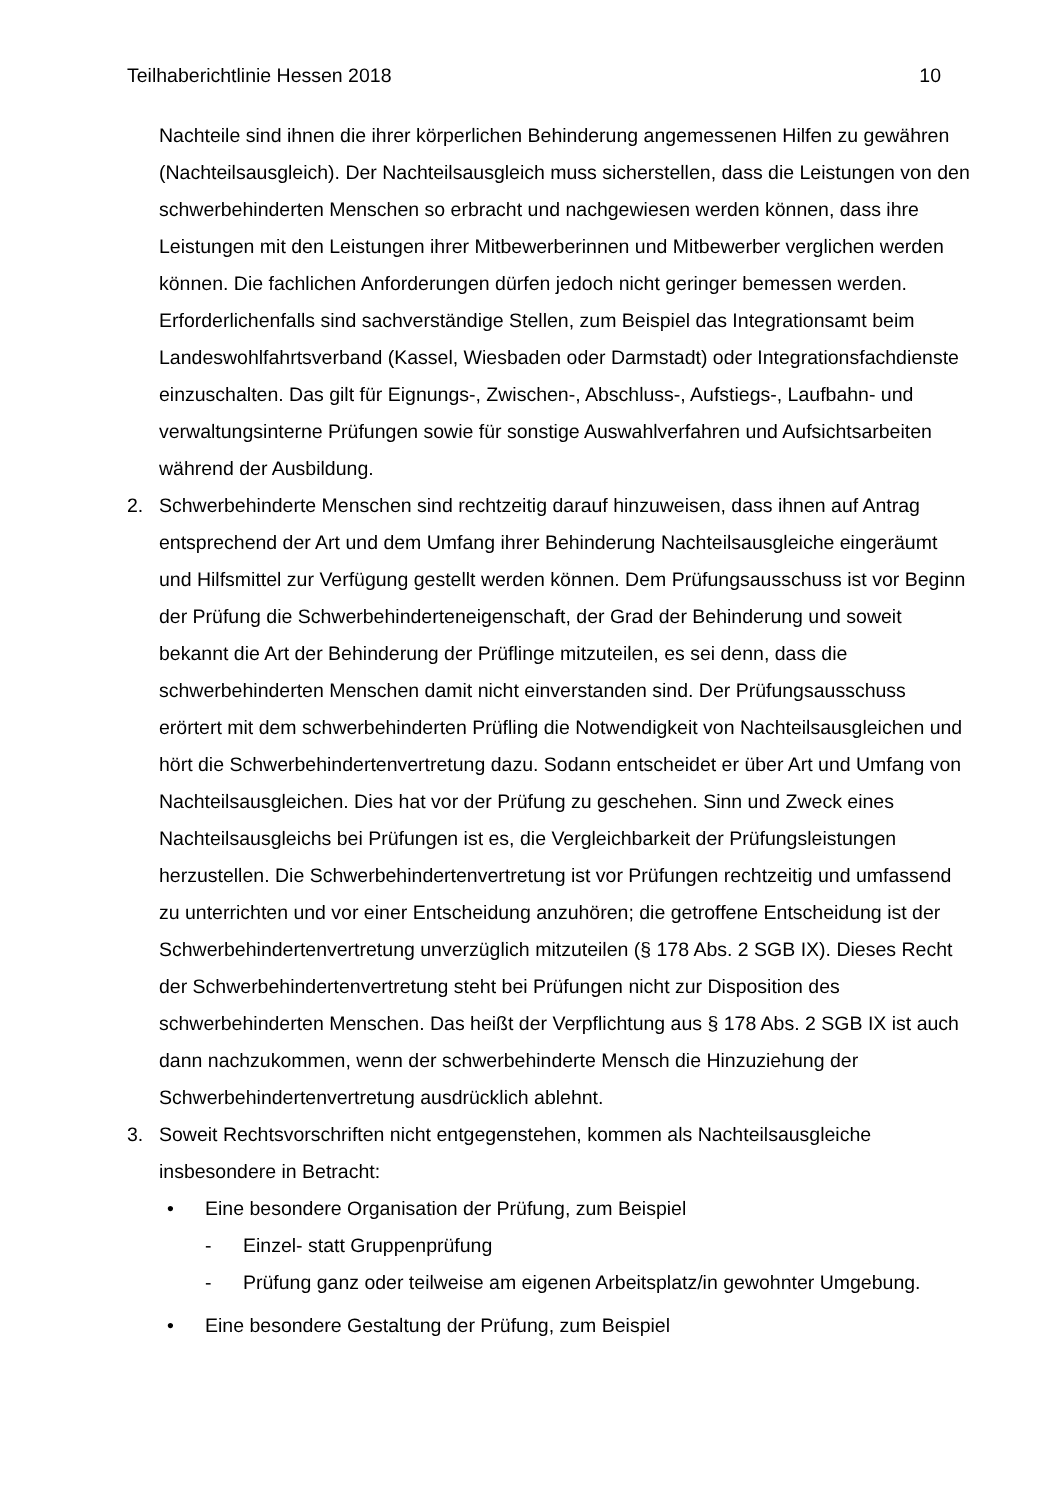Teilhaberichtlinie Hessen 2018 10
Nachteile sind ihnen die ihrer körperlichen Behinderung angemessenen Hilfen zu gewähren (Nachteilsausgleich). Der Nachteilsausgleich muss sicherstellen, dass die Leistungen von den schwerbehinderten Menschen so erbracht und nachgewiesen werden können, dass ihre Leistungen mit den Leistungen ihrer Mitbewerberinnen und Mitbewerber verglichen werden können. Die fachlichen Anforderungen dürfen jedoch nicht geringer bemessen werden. Erforderlichenfalls sind sachverständige Stellen, zum Beispiel das Integrationsamt beim Landeswohlfahrtsverband (Kassel, Wiesbaden oder Darmstadt) oder Integrationsfachdienste einzuschalten. Das gilt für Eignungs-, Zwischen-, Abschluss-, Aufstiegs-, Laufbahn- und verwaltungsinterne Prüfungen sowie für sonstige Auswahlverfahren und Aufsichtsarbeiten während der Ausbildung.
2. Schwerbehinderte Menschen sind rechtzeitig darauf hinzuweisen, dass ihnen auf Antrag entsprechend der Art und dem Umfang ihrer Behinderung Nachteilsausgleiche eingeräumt und Hilfsmittel zur Verfügung gestellt werden können. Dem Prüfungsausschuss ist vor Beginn der Prüfung die Schwerbehinderteneigenschaft, der Grad der Behinderung und soweit bekannt die Art der Behinderung der Prüflinge mitzuteilen, es sei denn, dass die schwerbehinderten Menschen damit nicht einverstanden sind. Der Prüfungsausschuss erörtert mit dem schwerbehinderten Prüfling die Notwendigkeit von Nachteilsausgleichen und hört die Schwerbehindertenvertretung dazu. Sodann entscheidet er über Art und Umfang von Nachteilsausgleichen. Dies hat vor der Prüfung zu geschehen. Sinn und Zweck eines Nachteilsausgleichs bei Prüfungen ist es, die Vergleichbarkeit der Prüfungsleistungen herzustellen. Die Schwerbehindertenvertretung ist vor Prüfungen rechtzeitig und umfassend zu unterrichten und vor einer Entscheidung anzuhören; die getroffene Entscheidung ist der Schwerbehindertenvertretung unverzüglich mitzuteilen (§ 178 Abs. 2 SGB IX). Dieses Recht der Schwerbehindertenvertretung steht bei Prüfungen nicht zur Disposition des schwerbehinderten Menschen. Das heißt der Verpflichtung aus § 178 Abs. 2 SGB IX ist auch dann nachzukommen, wenn der schwerbehinderte Mensch die Hinzuziehung der Schwerbehindertenvertretung ausdrücklich ablehnt.
3. Soweit Rechtsvorschriften nicht entgegenstehen, kommen als Nachteilsausgleiche insbesondere in Betracht:
• Eine besondere Organisation der Prüfung, zum Beispiel
- Einzel- statt Gruppenprüfung
- Prüfung ganz oder teilweise am eigenen Arbeitsplatz/in gewohnter Umgebung.
• Eine besondere Gestaltung der Prüfung, zum Beispiel